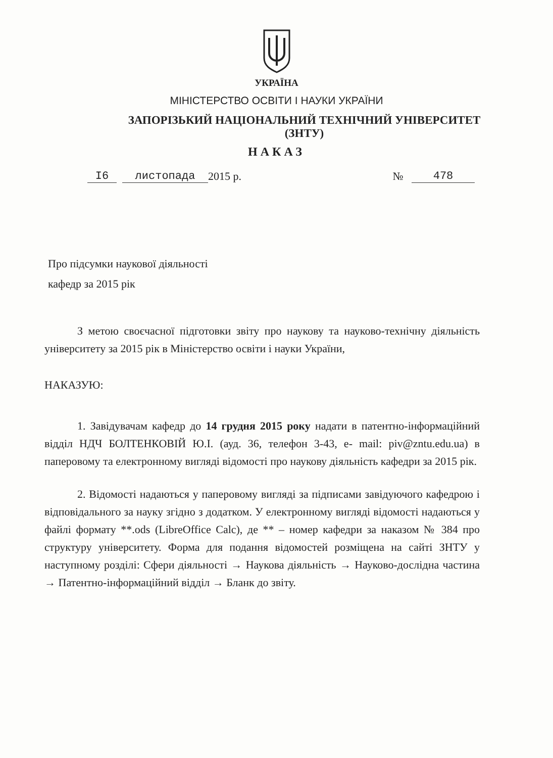УКРАЇНА
МІНІСТЕРСТВО ОСВІТИ І НАУКИ УКРАЇНИ
ЗАПОРІЗЬКИЙ НАЦІОНАЛЬНИЙ ТЕХНІЧНИЙ УНІВЕРСИТЕТ
(ЗНТУ)
НАКАЗ
I6 листопада 2015 р. № 478
Про підсумки наукової діяльності
кафедр за 2015 рік
З метою своєчасної підготовки звіту про наукову та науково-технічну діяльність університету за 2015 рік в Міністерство освіти і науки України,
НАКАЗУЮ:
1. Завідувачам кафедр до 14 грудня 2015 року надати в патентно-інформаційний відділ НДЧ БОЛТЕНКОВІЙ Ю.І. (ауд. 36, телефон 3-43, e- mail: piv@zntu.edu.ua) в паперовому та електронному вигляді відомості про наукову діяльність кафедри за 2015 рік.
2. Відомості надаються у паперовому вигляді за підписами завідуючого кафедрою і відповідального за науку згідно з додатком. У електронному вигляді відомості надаються у файлі формату **.ods (LibreOffice Calc), де ** – номер кафедри за наказом № 384 про структуру університету. Форма для подання відомостей розміщена на сайті ЗНТУ у наступному розділі: Сфери діяльності → Наукова діяльність → Науково-дослідна частина → Патентно-інформаційний відділ → Бланк до звіту.